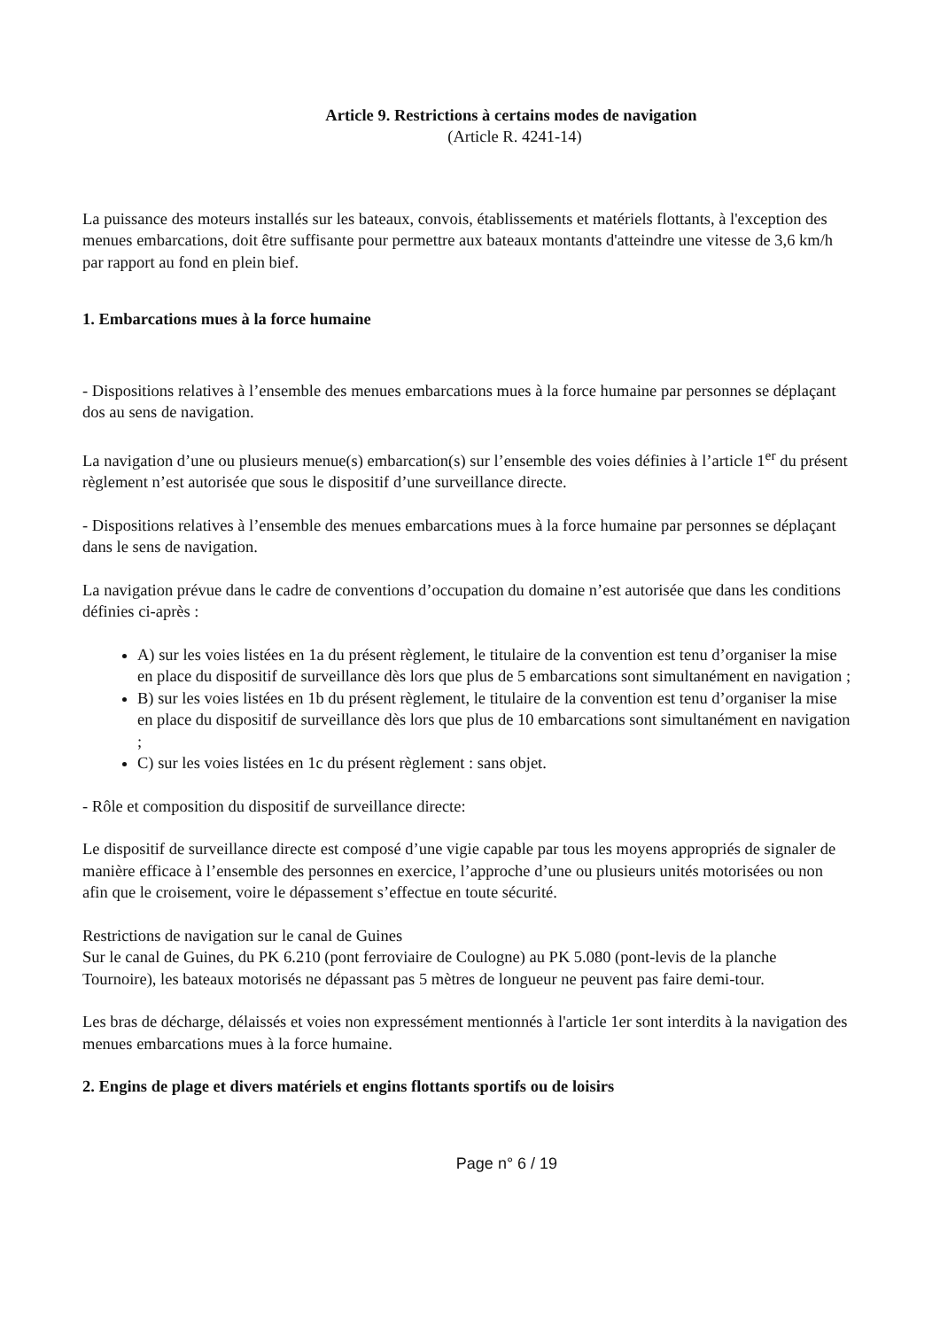Article 9. Restrictions à certains modes de navigation
(Article R. 4241-14)
La puissance des moteurs installés sur les bateaux, convois, établissements et matériels flottants, à l'exception des menues embarcations, doit être suffisante pour permettre aux bateaux montants d'atteindre une vitesse de 3,6 km/h par rapport au fond en plein bief.
1. Embarcations mues à la force humaine
- Dispositions relatives à l’ensemble des menues embarcations mues à la force humaine par personnes se déplaçant dos au sens de navigation.
La navigation d’une ou plusieurs menue(s) embarcation(s) sur l’ensemble des voies définies à l’article 1<sup>er</sup> du présent règlement n’est autorisée que sous le dispositif d’une surveillance directe.
- Dispositions relatives à l’ensemble des menues embarcations mues à la force humaine par personnes se déplaçant dans le sens de navigation.
La navigation prévue dans le cadre de conventions d’occupation du domaine n’est autorisée que dans les conditions définies ci-après :
A) sur les voies listées en 1a du présent règlement, le titulaire de la convention est tenu d’organiser la mise en place du dispositif de surveillance dès lors que plus de 5 embarcations sont simultanément en navigation ;
B) sur les voies listées en 1b du présent règlement, le titulaire de la convention est tenu d’organiser la mise en place du dispositif de surveillance dès lors que plus de 10 embarcations sont simultanément en navigation ;
C) sur les voies listées en 1c du présent règlement : sans objet.
- Rôle et composition du dispositif de surveillance directe:
Le dispositif de surveillance directe est composé d’une vigie capable par tous les moyens appropriés de signaler de manière efficace à l’ensemble des personnes en exercice, l’approche d’une ou plusieurs unités motorisées ou non afin que le croisement, voire le dépassement s’effectue en toute sécurité.
Restrictions de navigation sur le canal de Guines
Sur le canal de Guines, du PK 6.210 (pont ferroviaire de Coulogne) au PK 5.080 (pont-levis de la planche Tournoire), les bateaux motorisés ne dépassant pas 5 mètres de longueur ne peuvent pas faire demi-tour.
Les bras de décharge, délaissés et voies non expressément mentionnés à l'article 1er sont interdits à la navigation des menues embarcations mues à la force humaine.
2. Engins de plage et divers matériels et engins flottants sportifs ou de loisirs
Page n° 6 / 19